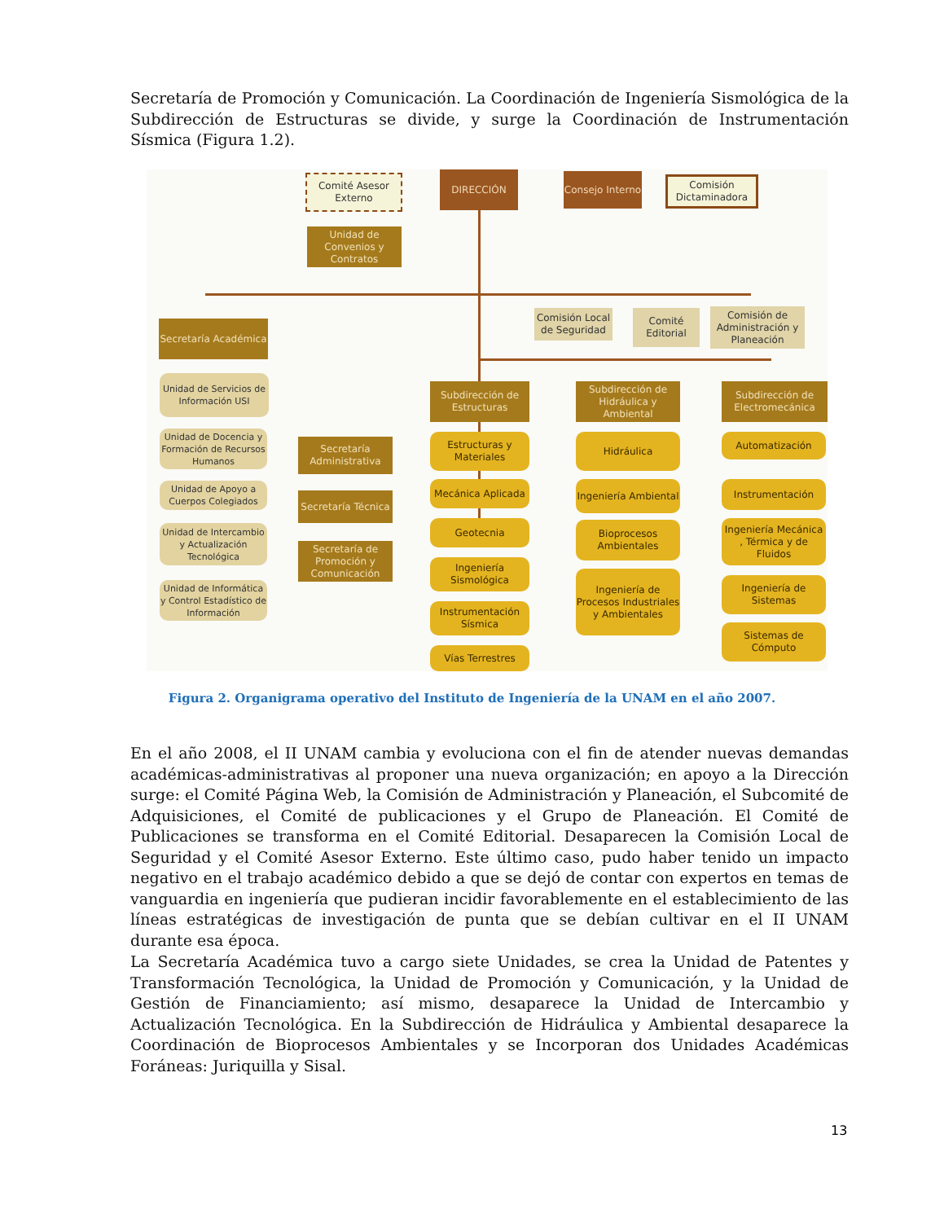Secretaría de Promoción y Comunicación. La Coordinación de Ingeniería Sismológica de la Subdirección de Estructuras se divide, y surge la Coordinación de Instrumentación Sísmica (Figura 1.2).
Comité Asesor Externo
DIRECCIÓN
Consejo Interno
Comisión Dictaminadora
Unidad de Convenios y Contratos
Comisión Local de Seguridad
Comité Editorial
Comisión de Administración y Planeación
Secretaría Académica
Unidad de Servicios de Información USI
Unidad de Docencia y Formación de Recursos Humanos
Unidad de Apoyo a Cuerpos Colegiados
Unidad de Intercambio y Actualización Tecnológica
Unidad de Informática y Control Estadístico de Información
Secretaría Administrativa
Secretaría Técnica
Secretaría de Promoción y Comunicación
Subdirección de Estructuras
Estructuras y Materiales
Mecánica Aplicada
Geotecnia
Ingeniería Sismológica
Instrumentación Sísmica
Vías Terrestres
Subdirección de Hidráulica y Ambiental
Hidráulica
Ingeniería Ambiental
Bioprocesos Ambientales
Ingeniería de Procesos Industriales y Ambientales
Subdirección de Electromecánica
Automatización
Instrumentación
Ingeniería Mecánica , Térmica y de Fluidos
Ingeniería de Sistemas
Sistemas de Cómputo
Figura 2. Organigrama operativo del Instituto de Ingeniería de la UNAM en el año 2007.
En el año 2008, el II UNAM cambia y evoluciona con el fin de atender nuevas demandas académicas-administrativas al proponer una nueva organización; en apoyo a la Dirección surge: el Comité Página Web, la Comisión de Administración y Planeación, el Subcomité de Adquisiciones, el Comité de publicaciones y el Grupo de Planeación. El Comité de Publicaciones se transforma en el Comité Editorial. Desaparecen la Comisión Local de Seguridad y el Comité Asesor Externo. Este último caso, pudo haber tenido un impacto negativo en el trabajo académico debido a que se dejó de contar con expertos en temas de vanguardia en ingeniería que pudieran incidir favorablemente en el establecimiento de las líneas estratégicas de investigación de punta que se debían cultivar en el II UNAM durante esa época.
La Secretaría Académica tuvo a cargo siete Unidades, se crea la Unidad de Patentes y Transformación Tecnológica, la Unidad de Promoción y Comunicación, y la Unidad de Gestión de Financiamiento; así mismo, desaparece la Unidad de Intercambio y Actualización Tecnológica. En la Subdirección de Hidráulica y Ambiental desaparece la Coordinación de Bioprocesos Ambientales y se Incorporan dos Unidades Académicas Foráneas: Juriquilla y Sisal.
13